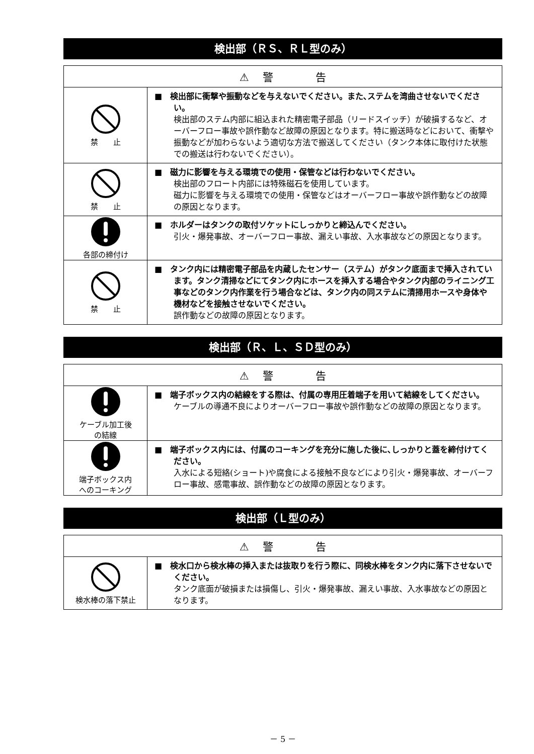検出部（ＲＳ、ＲＬ型のみ）
| ⚠ 警 告 | |
| --- | --- |
| 禁 止 | ■ 検出部に衝撃や振動などを与えないでください。また､ステムを湾曲させないでください。 検出部のステム内部に組込まれた精密電子部品（リードスイッチ）が破損するなど、オーバーフロー事故や誤作動など故障の原因となります。特に搬送時などにおいて、衝撃や振動などが加わらないよう適切な方法で搬送してください（タンク本体に取付けた状態での搬送は行わないでください）。 |
| 禁 止 | ■ 磁力に影響を与える環境での使用・保管などは行わないでください。 検出部のフロート内部には特殊磁石を使用しています。 磁力に影響を与える環境での使用・保管などはオーバーフロー事故や誤作動などの故障の原因となります。 |
| 各部の締付け | ■ ホルダーはタンクの取付ソケットにしっかりと締込んでください。 引火・爆発事故、オーバーフロー事故、漏えい事故、入水事故などの原因となります。 |
| 禁 止 | ■ タンク内には精密電子部品を内蔵したセンサー（ステム）がタンク底面まで挿入されています。タンク清掃などにてタンク内にホースを挿入する場合やタンク内部のライニング工事などのタンク内作業を行う場合などは、タンク内の同ステムに清掃用ホースや身体や機材などを接触させないでください。 誤作動などの故障の原因となります。 |
検出部（Ｒ、Ｌ、ＳＤ型のみ）
| ⚠ 警 告 | |
| --- | --- |
| ケーブル加工後 の結線 | ■ 端子ボックス内の結線をする際は、付属の専用圧着端子を用いて結線をしてください。 ケーブルの導通不良によりオーバーフロー事故や誤作動などの故障の原因となります。 |
| 端子ボックス内 へのコーキング | ■ 端子ボックス内には、付属のコーキングを充分に施した後に､しっかりと蓋を締付けてください。 入水による短絡(ショート)や腐食による接触不良などにより引火・爆発事故、オーバーフロー事故、感電事故、誤作動などの故障の原因となります。 |
検出部（Ｌ型のみ）
| ⚠ 警 告 | |
| --- | --- |
| 検水棒の落下禁止 | ■ 検水口から検水棒の挿入または抜取りを行う際に、同検水棒をタンク内に落下させないでください。 タンク底面が破損または損傷し、引火・爆発事故、漏えい事故、入水事故などの原因となります。 |
－ 5 －